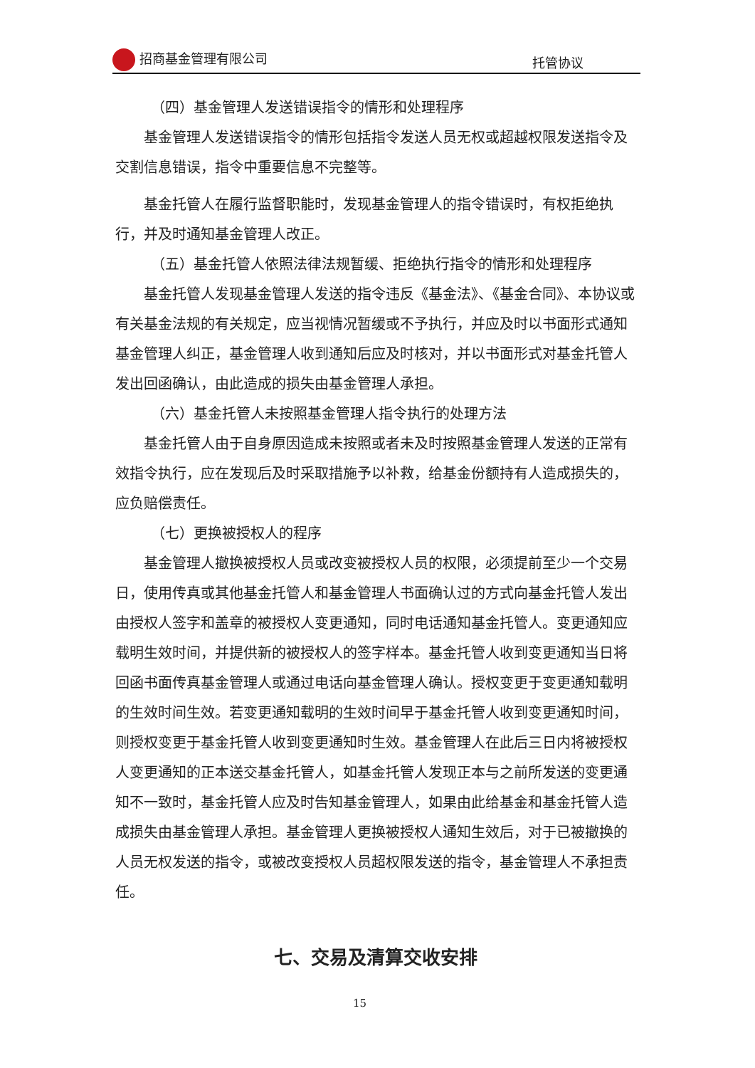招商基金管理有限公司 托管协议
（四）基金管理人发送错误指令的情形和处理程序
基金管理人发送错误指令的情形包括指令发送人员无权或超越权限发送指令及交割信息错误，指令中重要信息不完整等。
基金托管人在履行监督职能时，发现基金管理人的指令错误时，有权拒绝执行，并及时通知基金管理人改正。
（五）基金托管人依照法律法规暂缓、拒绝执行指令的情形和处理程序
基金托管人发现基金管理人发送的指令违反《基金法》、《基金合同》、本协议或有关基金法规的有关规定，应当视情况暂缓或不予执行，并应及时以书面形式通知基金管理人纠正，基金管理人收到通知后应及时核对，并以书面形式对基金托管人发出回函确认，由此造成的损失由基金管理人承担。
（六）基金托管人未按照基金管理人指令执行的处理方法
基金托管人由于自身原因造成未按照或者未及时按照基金管理人发送的正常有效指令执行，应在发现后及时采取措施予以补救，给基金份额持有人造成损失的，应负赔偿责任。
（七）更换被授权人的程序
基金管理人撤换被授权人员或改变被授权人员的权限，必须提前至少一个交易日，使用传真或其他基金托管人和基金管理人书面确认过的方式向基金托管人发出由授权人签字和盖章的被授权人变更通知，同时电话通知基金托管人。变更通知应载明生效时间，并提供新的被授权人的签字样本。基金托管人收到变更通知当日将回函书面传真基金管理人或通过电话向基金管理人确认。授权变更于变更通知载明的生效时间生效。若变更通知载明的生效时间早于基金托管人收到变更通知时间，则授权变更于基金托管人收到变更通知时生效。基金管理人在此后三日内将被授权人变更通知的正本送交基金托管人，如基金托管人发现正本与之前所发送的变更通知不一致时，基金托管人应及时告知基金管理人，如果由此给基金和基金托管人造成损失由基金管理人承担。基金管理人更换被授权人通知生效后，对于已被撤换的人员无权发送的指令，或被改变授权人员超权限发送的指令，基金管理人不承担责任。
七、交易及清算交收安排
15